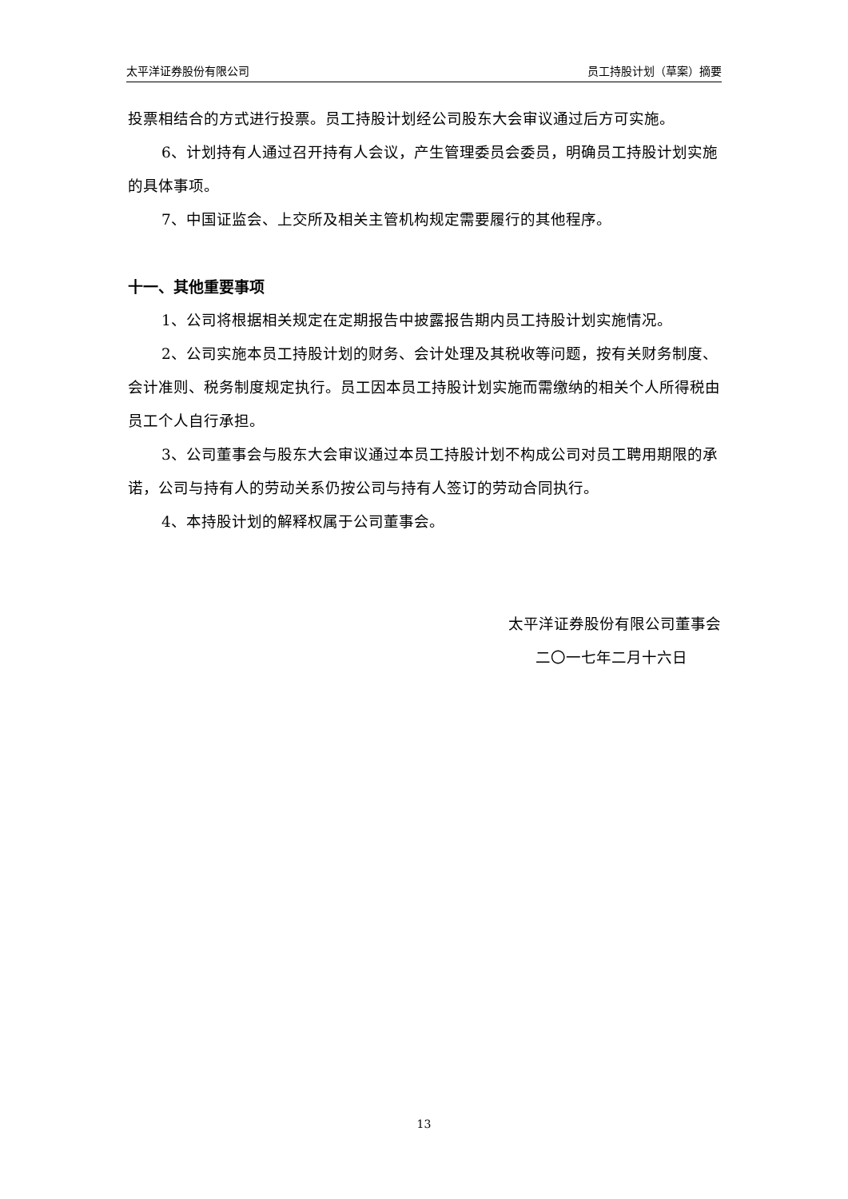太平洋证券股份有限公司 员工持股计划（草案）摘要
投票相结合的方式进行投票。员工持股计划经公司股东大会审议通过后方可实施。
6、计划持有人通过召开持有人会议，产生管理委员会委员，明确员工持股计划实施的具体事项。
7、中国证监会、上交所及相关主管机构规定需要履行的其他程序。
十一、其他重要事项
1、公司将根据相关规定在定期报告中披露报告期内员工持股计划实施情况。
2、公司实施本员工持股计划的财务、会计处理及其税收等问题，按有关财务制度、会计准则、税务制度规定执行。员工因本员工持股计划实施而需缴纳的相关个人所得税由员工个人自行承担。
3、公司董事会与股东大会审议通过本员工持股计划不构成公司对员工聘用期限的承诺，公司与持有人的劳动关系仍按公司与持有人签订的劳动合同执行。
4、本持股计划的解释权属于公司董事会。
太平洋证券股份有限公司董事会
二〇一七年二月十六日
13